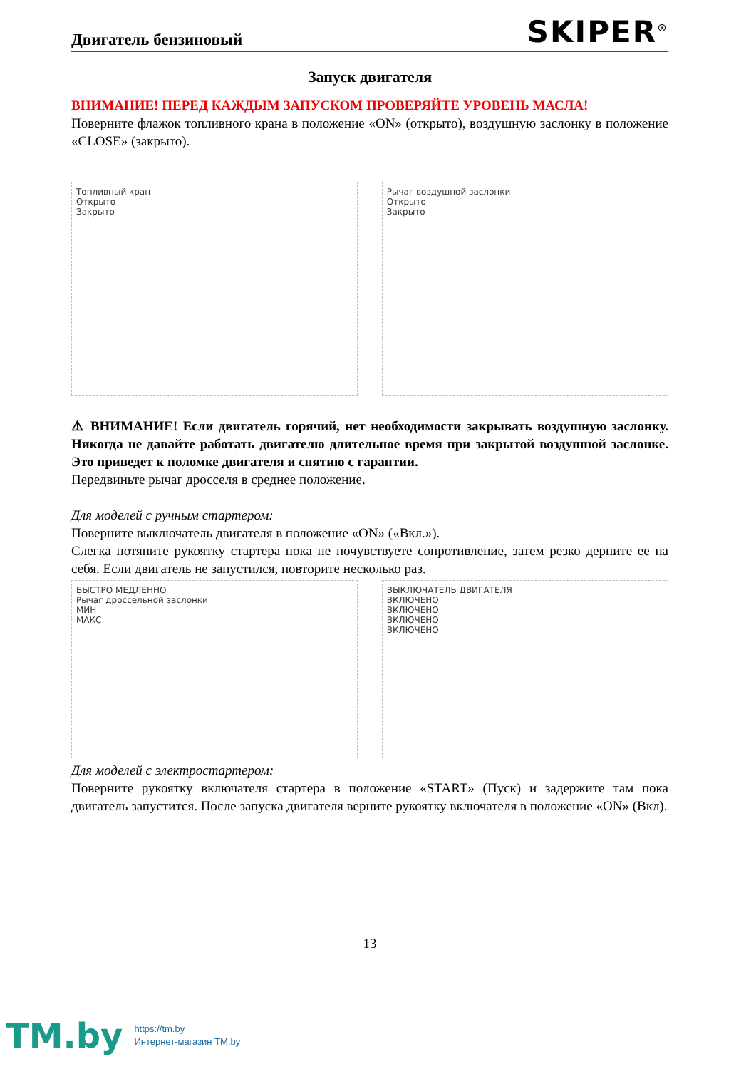Двигатель бензиновый SKIPER<sup>®</sup>
Запуск двигателя
ВНИМАНИЕ! ПЕРЕД КАЖДЫМ ЗАПУСКОМ ПРОВЕРЯЙТЕ УРОВЕНЬ МАСЛА!
Поверните флажок топливного крана в положение «ON» (открыто), воздушную заслонку в положение «CLOSE» (закрыто).
Топливный кран
Открыто
Закрыто
Рычаг воздушной заслонки
Открыто
Закрыто
⚠ ВНИМАНИЕ! Если двигатель горячий, нет необходимости закрывать воздушную заслонку. Никогда не давайте работать двигателю длительное время при закрытой воздушной заслонке. Это приведет к поломке двигателя и снятию с гарантии.
Передвиньте рычаг дросселя в среднее положение.
Для моделей с ручным стартером:
Поверните выключатель двигателя в положение «ON» («Вкл.»).
Слегка потяните рукоятку стартера пока не почувствуете сопротивление, затем резко дерните ее на себя. Если двигатель не запустился, повторите несколько раз.
БЫСТРО МЕДЛЕННО
Рычаг дроссельной заслонки
МИН
МАКС
ВЫКЛЮЧАТЕЛЬ ДВИГАТЕЛЯ
ВКЛЮЧЕНО
ВКЛЮЧЕНО
ВКЛЮЧЕНО
ВКЛЮЧЕНО
Для моделей с электростартером:
Поверните рукоятку включателя стартера в положение «START» (Пуск) и задержите там пока двигатель запустится. После запуска двигателя верните рукоятку включателя в положение «ON» (Вкл).
13
TM.by
https://tm.by
Интернет-магазин TM.by